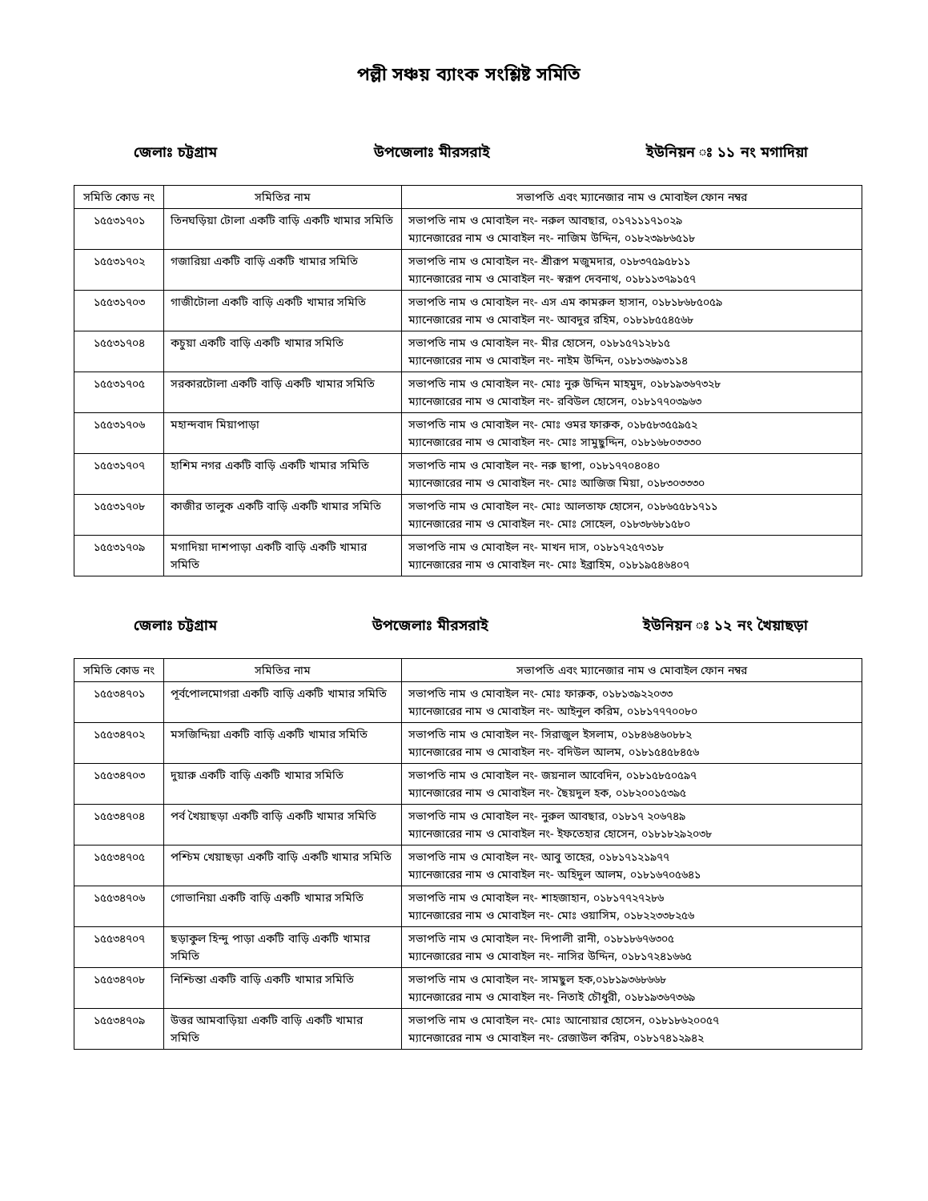পল্লী সঞ্চয় ব্যাংক সংশ্লিষ্ট সমিতি
জেলাঃ চট্টগ্রাম উপজেলাঃ মীরসরাই ইউনিয়ন ঃ ১১ নং মগাদিয়া
| সমিতি কোড নং | সমিতির নাম | সভাপতি এবং ম্যানেজার নাম ও মোবাইল ফোন নম্বর |
| --- | --- | --- |
| ১৫৫৩১৭০১ | তিনঘড়িয়া টোলা একটি বাড়ি একটি খামার সমিতি | সভাপতি নাম ও মোবাইল নং- নরুল আবছার, ০১৭১১১৭১০২৯ ম্যানেজারের নাম ও মোবাইল নং- নাজিম উদ্দিন, ০১৮২৩৯৮৬৫১৮ |
| ১৫৫৩১৭০২ | গজারিয়া একটি বাড়ি একটি খামার সমিতি | সভাপতি নাম ও মোবাইল নং- শ্রীরূপ মজুমদার, ০১৮৩৭৫৯৫৮১১ ম্যানেজারের নাম ও মোবাইল নং- স্বরূপ দেবনাথ, ০১৮১১৩৭৯১৫৭ |
| ১৫৫৩১৭০৩ | গাজীটোলা একটি বাড়ি একটি খামার সমিতি | সভাপতি নাম ও মোবাইল নং- এস এম কামরুল হাসান, ০১৮১৮৬৮৫০৫৯ ম্যানেজারের নাম ও মোবাইল নং- আবদুর রহিম, ০১৮১৮৫৫৪৫৬৮ |
| ১৫৫৩১৭০৪ | কচুয়া একটি বাড়ি একটি খামার সমিতি | সভাপতি নাম ও মোবাইল নং- মীর হোসেন, ০১৮১৫৭১২৮১৫ ম্যানেজারের নাম ও মোবাইল নং- নাইম উদ্দিন, ০১৮১৩৬৯৩১১৪ |
| ১৫৫৩১৭০৫ | সরকারটোলা একটি বাড়ি একটি খামার সমিতি | সভাপতি নাম ও মোবাইল নং- মোঃ নুরু উদ্দিন মাহমুদ, ০১৮১৯৩৬৭৩২৮ ম্যানেজারের নাম ও মোবাইল নং- রবিউল হোসেন, ০১৮১৭৭০৩৯৬৩ |
| ১৫৫৩১৭০৬ | মহান্দবাদ মিয়াপাড়া | সভাপতি নাম ও মোবাইল নং- মোঃ ওমর ফারুক, ০১৮৫৮৩৫৫৯৫২ ম্যানেজারের নাম ও মোবাইল নং- মোঃ সামুছুদ্দিন, ০১৮১৬৮০৩৩৩০ |
| ১৫৫৩১৭০৭ | হাশিম নগর একটি বাড়ি একটি খামার সমিতি | সভাপতি নাম ও মোবাইল নং- নরু ছাপা, ০১৮১৭৭০৪০৪০ ম্যানেজারের নাম ও মোবাইল নং- মোঃ আজিজ মিয়া, ০১৮৩০৩৩৩০ |
| ১৫৫৩১৭০৮ | কাজীর তালুক একটি বাড়ি একটি খামার সমিতি | সভাপতি নাম ও মোবাইল নং- মোঃ আলতাফ হোসেন, ০১৮৬৫৫৮১৭১১ ম্যানেজারের নাম ও মোবাইল নং- মোঃ সোহেল, ০১৮৩৮৬৮১৫৮০ |
| ১৫৫৩১৭০৯ | মগাদিয়া দাশপাড়া একটি বাড়ি একটি খামার সমিতি | সভাপতি নাম ও মোবাইল নং- মাখন দাস, ০১৮১৭২৫৭৩১৮ ম্যানেজারের নাম ও মোবাইল নং- মোঃ ইব্রাহিম, ০১৮১৯৫৪৬৪০৭ |
জেলাঃ চট্টগ্রাম উপজেলাঃ মীরসরাই ইউনিয়ন ঃ ১২ নং খৈয়াছড়া
| সমিতি কোড নং | সমিতির নাম | সভাপতি এবং ম্যানেজার নাম ও মোবাইল ফোন নম্বর |
| --- | --- | --- |
| ১৫৫৩৪৭০১ | পূর্বপোলমোগরা একটি বাড়ি একটি খামার সমিতি | সভাপতি নাম ও মোবাইল নং- মোঃ ফারুক, ০১৮১৩৯২২০৩৩ ম্যানেজারের নাম ও মোবাইল নং- আইনুল করিম, ০১৮১৭৭৭০০৮০ |
| ১৫৫৩৪৭০২ | মসজিদ্দিয়া একটি বাড়ি একটি খামার সমিতি | সভাপতি নাম ও মোবাইল নং- সিরাজুল ইসলাম, ০১৮৪৬৪৬০৮৮২ ম্যানেজারের নাম ও মোবাইল নং- বদিউল আলম, ০১৮১৫৪৫৮৪৫৬ |
| ১৫৫৩৪৭০৩ | দুয়ারু একটি বাড়ি একটি খামার সমিতি | সভাপতি নাম ও মোবাইল নং- জয়নাল আবেদিন, ০১৮১৫৮৫০৫৯৭ ম্যানেজারের নাম ও মোবাইল নং- ছৈয়দুল হক, ০১৮২০০১৫৩৯৫ |
| ১৫৫৩৪৭০৪ | পর্ব খৈয়াছড়া একটি বাড়ি একটি খামার সমিতি | সভাপতি নাম ও মোবাইল নং- নুরুল আবছার, ০১৮১৭ ২০৬৭৪৯ ম্যানেজারের নাম ও মোবাইল নং- ইফতেহার হোসেন, ০১৮১৮২৯২০৩৮ |
| ১৫৫৩৪৭০৫ | পশ্চিম খেয়াছড়া একটি বাড়ি একটি খামার সমিতি | সভাপতি নাম ও মোবাইল নং- আবু তাহের, ০১৮১৭১২১৯৭৭ ম্যানেজারের নাম ও মোবাইল নং- অহিদুল আলম, ০১৮১৬৭০৫৬৪১ |
| ১৫৫৩৪৭০৬ | গোভানিয়া একটি বাড়ি একটি খামার সমিতি | সভাপতি নাম ও মোবাইল নং- শাহজাহান, ০১৮১৭৭২৭২৮৬ ম্যানেজারের নাম ও মোবাইল নং- মোঃ ওয়াসিম, ০১৮২২৩৩৮২৫৬ |
| ১৫৫৩৪৭০৭ | ছড়াকুল হিন্দু পাড়া একটি বাড়ি একটি খামার সমিতি | সভাপতি নাম ও মোবাইল নং- দিপালী রানী, ০১৮১৮৬৭৬৩০৫ ম্যানেজারের নাম ও মোবাইল নং- নাসির উদ্দিন, ০১৮১৭২৪১৬৬৫ |
| ১৫৫৩৪৭০৮ | নিশ্চিন্তা একটি বাড়ি একটি খামার সমিতি | সভাপতি নাম ও মোবাইল নং- সামছুল হক,০১৮১৯৩৬৮৬৬৮ ম্যানেজারের নাম ও মোবাইল নং- নিতাই চৌধুরী, ০১৮১৯৩৬৭৩৬৯ |
| ১৫৫৩৪৭০৯ | উত্তর আমবাড়িয়া একটি বাড়ি একটি খামার সমিতি | সভাপতি নাম ও মোবাইল নং- মোঃ আনোয়ার হোসেন, ০১৮১৮৬২০০৫৭ ম্যানেজারের নাম ও মোবাইল নং- রেজাউল করিম, ০১৮১৭৪১২৯৪২ |